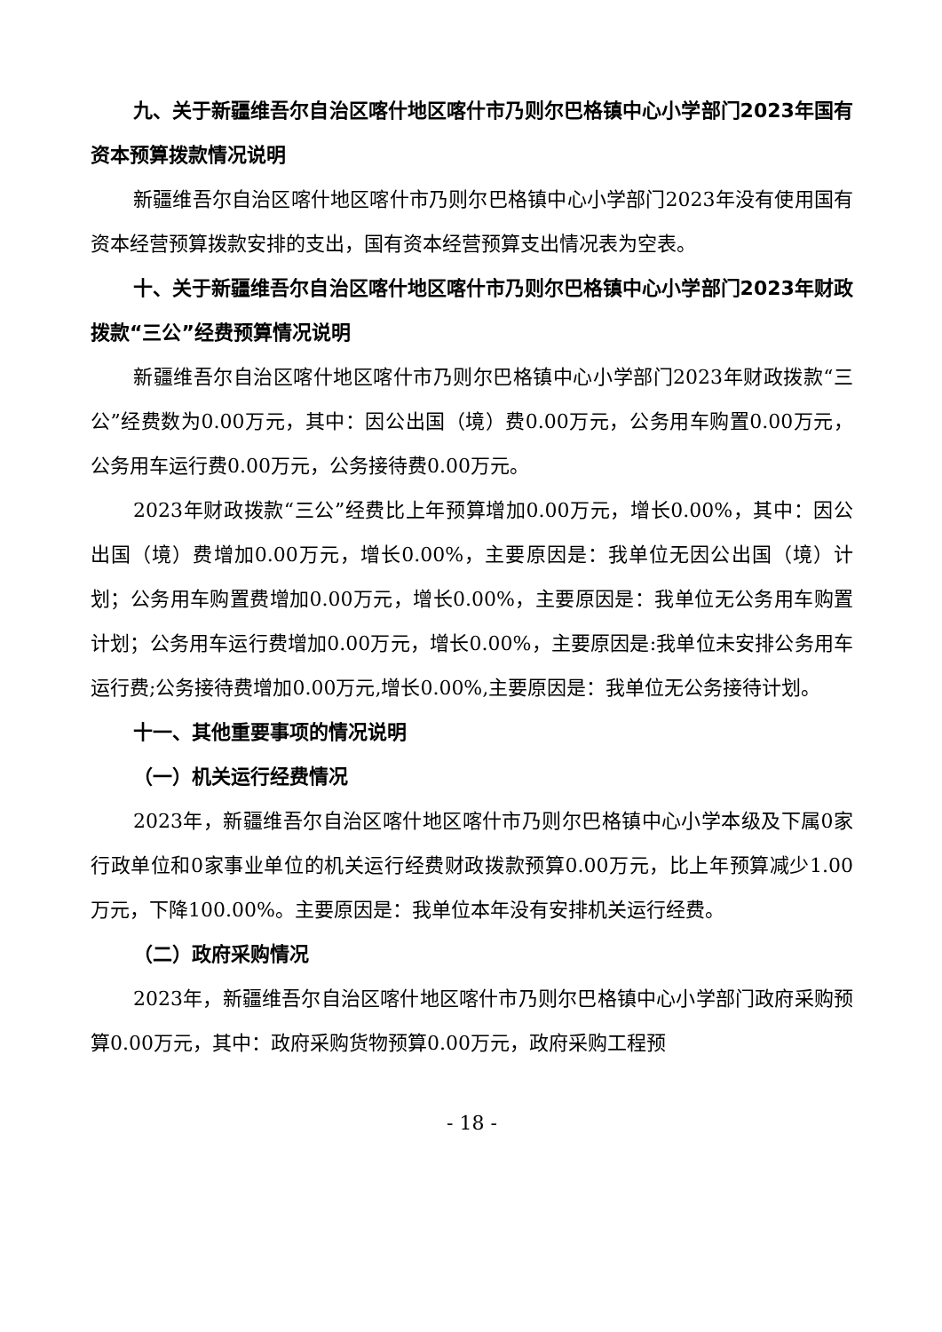九、关于新疆维吾尔自治区喀什地区喀什市乃则尔巴格镇中心小学部门2023年国有资本预算拨款情况说明
新疆维吾尔自治区喀什地区喀什市乃则尔巴格镇中心小学部门2023年没有使用国有资本经营预算拨款安排的支出，国有资本经营预算支出情况表为空表。
十、关于新疆维吾尔自治区喀什地区喀什市乃则尔巴格镇中心小学部门2023年财政拨款“三公”经费预算情况说明
新疆维吾尔自治区喀什地区喀什市乃则尔巴格镇中心小学部门2023年财政拨款“三公”经费数为0.00万元，其中：因公出国（境）费0.00万元，公务用车购置0.00万元，公务用车运行费0.00万元，公务接待费0.00万元。
2023年财政拨款“三公”经费比上年预算增加0.00万元，增长0.00%，其中：因公出国（境）费增加0.00万元，增长0.00%，主要原因是：我单位无因公出国（境）计划；公务用车购置费增加0.00万元，增长0.00%，主要原因是：我单位无公务用车购置计划；公务用车运行费增加0.00万元，增长0.00%，主要原因是:我单位未安排公务用车运行费;公务接待费增加0.00万元,增长0.00%,主要原因是：我单位无公务接待计划。
十一、其他重要事项的情况说明
（一）机关运行经费情况
2023年，新疆维吾尔自治区喀什地区喀什市乃则尔巴格镇中心小学本级及下属0家行政单位和0家事业单位的机关运行经费财政拨款预算0.00万元，比上年预算减少1.00万元，下降100.00%。主要原因是：我单位本年没有安排机关运行经费。
（二）政府采购情况
2023年，新疆维吾尔自治区喀什地区喀什市乃则尔巴格镇中心小学部门政府采购预算0.00万元，其中：政府采购货物预算0.00万元，政府采购工程预
- 18 -